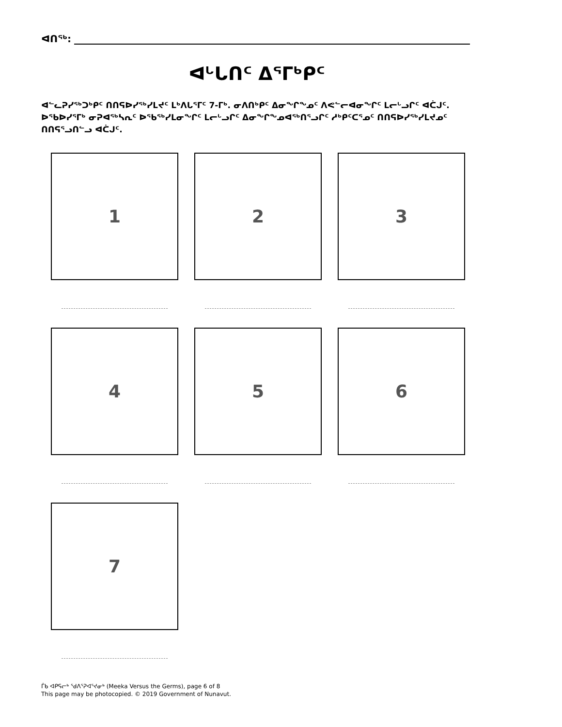ᐊᑎᖅ:
ᐊᒡᒐᑎᑦ ᐃᕐᒥᒃᑭᑦ
ᐊᓪᓚᕈᓯᖅᑐᒃᑭᑦ ᑎᑎᕋᐅᓯᖅᓯᒪᔪᑦ ᒪᒃᐱᒐᕐᒥᑦ 7-ᒥᒃ. ᓂᐱᑎᒃᑭᑦ ᐃᓂᖏᖕᓄᑦ ᐱᕙᓪᓕᐊᓂᖏᑦ ᒪᓕᒡᓗᒋᑦ ᐊᑖᒍᑦ. ᐅᖃᐅᓯᕐᒥᒃ ᓂᕈᐊᖅᓴᕆᑦ ᐅᖃᖅᓯᒪᓂᖏᑦ ᒪᓕᒡᓗᒋᑦ ᐃᓂᖏᖕᓄᐊᖅᑎᕐᓗᒋᑦ ᓱᒃᑭᑦᑕᕐᓄᑦ ᑎᑎᕋᐅᓯᖅᓯᒪᔪᓄᑦ ᑎᑎᕋᕐᓗᑎᓪᓗ ᐊᑖᒍᑦ.
1
2
3
4
5
6
7
ᒦᑲ ᐊᑭᕋᓕᒃ ᖁᐱᕐᕈᐊᕐᔪᓂᒃ (Meeka Versus the Germs), page 6 of 8
This page may be photocopied. © 2019 Government of Nunavut.